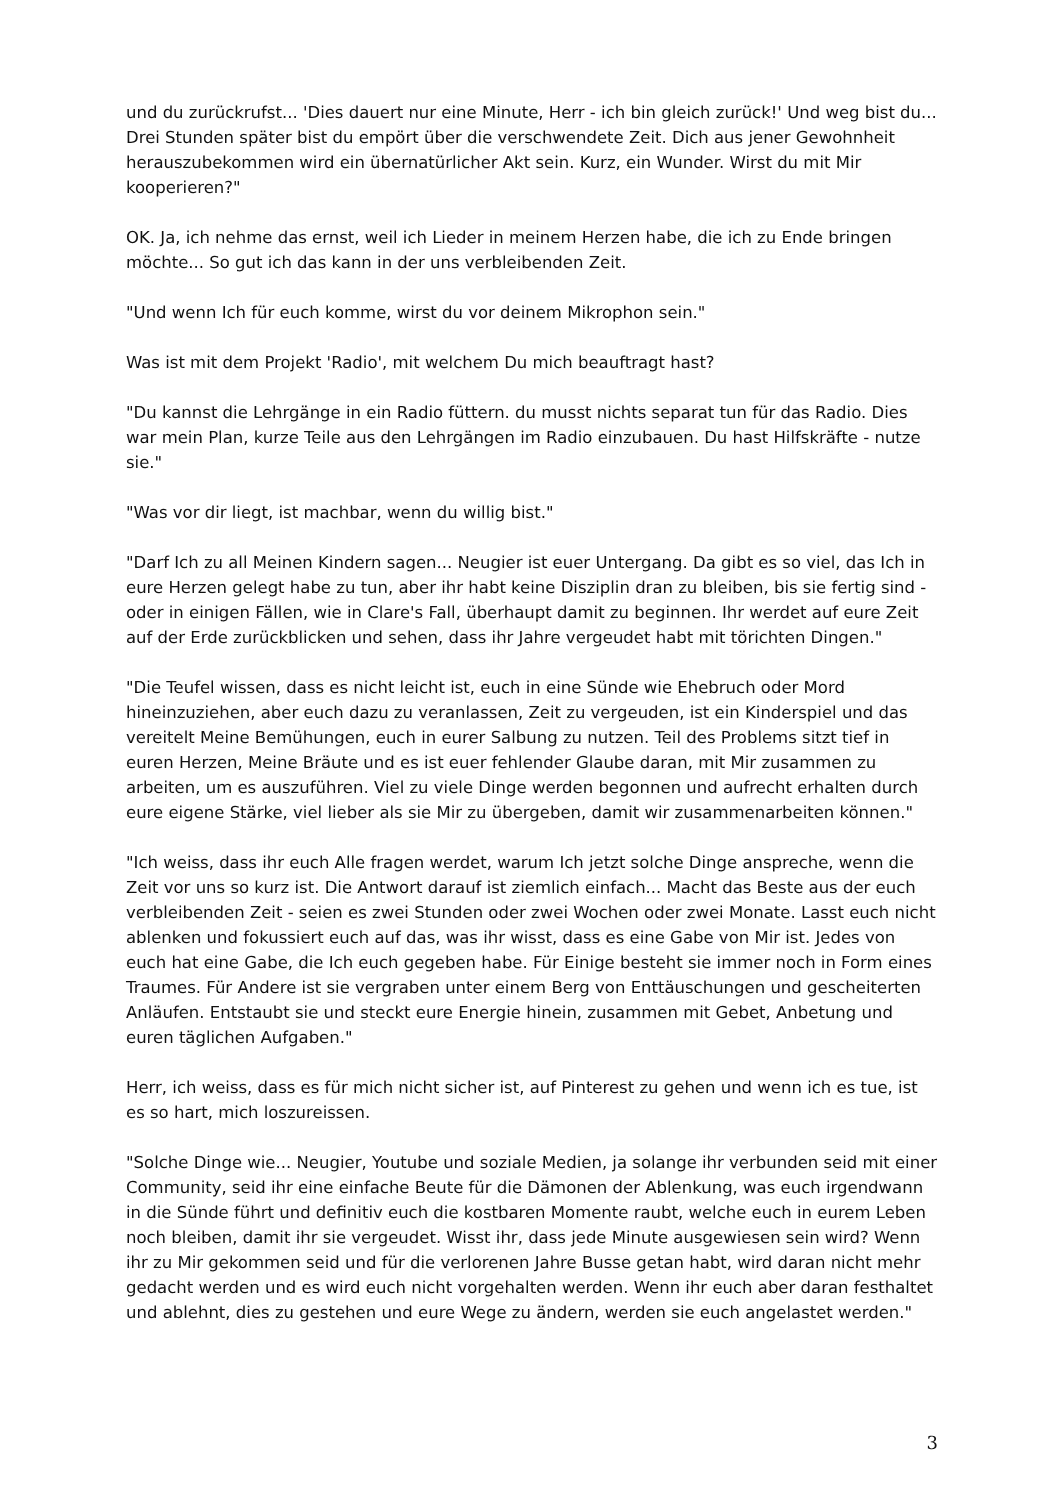und du zurückrufst... 'Dies dauert nur eine Minute, Herr - ich bin gleich zurück!' Und weg bist du... Drei Stunden später bist du empört über die verschwendete Zeit. Dich aus jener Gewohnheit herauszubekommen wird ein übernatürlicher Akt sein. Kurz, ein Wunder. Wirst du mit Mir kooperieren?"
OK. Ja, ich nehme das ernst, weil ich Lieder in meinem Herzen habe, die ich zu Ende bringen möchte... So gut ich das kann in der uns verbleibenden Zeit.
"Und wenn Ich für euch komme, wirst du vor deinem Mikrophon sein."
Was ist mit dem Projekt 'Radio', mit welchem Du mich beauftragt hast?
"Du kannst die Lehrgänge in ein Radio füttern. du musst nichts separat tun für das Radio. Dies war mein Plan, kurze Teile aus den Lehrgängen im Radio einzubauen. Du hast Hilfskräfte - nutze sie."
"Was vor dir liegt, ist machbar, wenn du willig bist."
"Darf Ich zu all Meinen Kindern sagen... Neugier ist euer Untergang. Da gibt es so viel, das Ich in eure Herzen gelegt habe zu tun, aber ihr habt keine Disziplin dran zu bleiben, bis sie fertig sind - oder in einigen Fällen, wie in Clare's Fall, überhaupt damit zu beginnen. Ihr werdet auf eure Zeit auf der Erde zurückblicken und sehen, dass ihr Jahre vergeudet habt mit törichten Dingen."
"Die Teufel wissen, dass es nicht leicht ist, euch in eine Sünde wie Ehebruch oder Mord hineinzuziehen, aber euch dazu zu veranlassen, Zeit zu vergeuden, ist ein Kinderspiel und das vereitelt Meine Bemühungen, euch in eurer Salbung zu nutzen. Teil des Problems sitzt tief in euren Herzen, Meine Bräute und es ist euer fehlender Glaube daran, mit Mir zusammen zu arbeiten, um es auszuführen. Viel zu viele Dinge werden begonnen und aufrecht erhalten durch eure eigene Stärke, viel lieber als sie Mir zu übergeben, damit wir zusammenarbeiten können."
"Ich weiss, dass ihr euch Alle fragen werdet, warum Ich jetzt solche Dinge anspreche, wenn die Zeit vor uns so kurz ist. Die Antwort darauf ist ziemlich einfach... Macht das Beste aus der euch verbleibenden Zeit - seien es zwei Stunden oder zwei Wochen oder zwei Monate. Lasst euch nicht ablenken und fokussiert euch auf das, was ihr wisst, dass es eine Gabe von Mir ist. Jedes von euch hat eine Gabe, die Ich euch gegeben habe. Für Einige besteht sie immer noch in Form eines Traumes. Für Andere ist sie vergraben unter einem Berg von Enttäuschungen und gescheiterten Anläufen. Entstaubt sie und steckt eure Energie hinein, zusammen mit Gebet, Anbetung und euren täglichen Aufgaben."
Herr, ich weiss, dass es für mich nicht sicher ist, auf Pinterest zu gehen und wenn ich es tue, ist es so hart, mich loszureissen.
"Solche Dinge wie... Neugier, Youtube und soziale Medien, ja solange ihr verbunden seid mit einer Community, seid ihr eine einfache Beute für die Dämonen der Ablenkung, was euch irgendwann in die Sünde führt und definitiv euch die kostbaren Momente raubt, welche euch in eurem Leben noch bleiben, damit ihr sie vergeudet. Wisst ihr, dass jede Minute ausgewiesen sein wird? Wenn ihr zu Mir gekommen seid und für die verlorenen Jahre Busse getan habt, wird daran nicht mehr gedacht werden und es wird euch nicht vorgehalten werden. Wenn ihr euch aber daran festhaltet und ablehnt, dies zu gestehen und eure Wege zu ändern, werden sie euch angelastet werden."
3